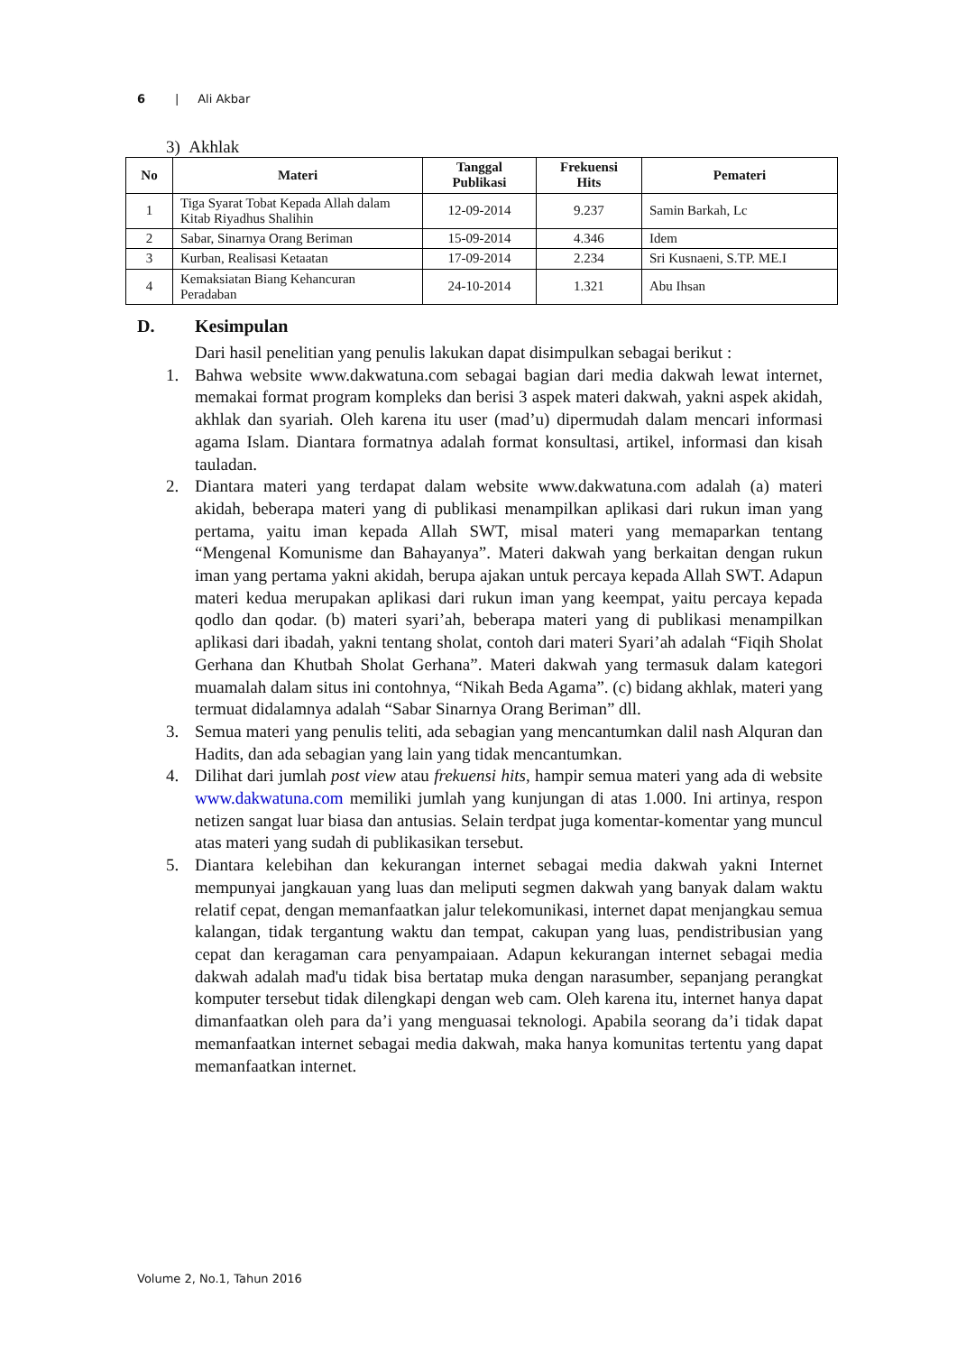6 | Ali Akbar
3) Akhlak
| No | Materi | Tanggal Publikasi | Frekuensi Hits | Pemateri |
| --- | --- | --- | --- | --- |
| 1 | Tiga Syarat Tobat Kepada Allah dalam Kitab Riyadhus Shalihin | 12-09-2014 | 9.237 | Samin Barkah, Lc |
| 2 | Sabar, Sinarnya Orang Beriman | 15-09-2014 | 4.346 | Idem |
| 3 | Kurban, Realisasi Ketaatan | 17-09-2014 | 2.234 | Sri Kusnaeni, S.TP. ME.I |
| 4 | Kemaksiatan Biang Kehancuran Peradaban | 24-10-2014 | 1.321 | Abu Ihsan |
D. Kesimpulan
Dari hasil penelitian yang penulis lakukan dapat disimpulkan sebagai berikut :
1. Bahwa website www.dakwatuna.com sebagai bagian dari media dakwah lewat internet, memakai format program kompleks dan berisi 3 aspek materi dakwah, yakni aspek akidah, akhlak dan syariah. Oleh karena itu user (mad’u) dipermudah dalam mencari informasi agama Islam. Diantara formatnya adalah format konsultasi, artikel, informasi dan kisah tauladan.
2. Diantara materi yang terdapat dalam website www.dakwatuna.com adalah (a) materi akidah, beberapa materi yang di publikasi menampilkan aplikasi dari rukun iman yang pertama, yaitu iman kepada Allah SWT, misal materi yang memaparkan tentang “Mengenal Komunisme dan Bahayanya”. Materi dakwah yang berkaitan dengan rukun iman yang pertama yakni akidah, berupa ajakan untuk percaya kepada Allah SWT. Adapun materi kedua merupakan aplikasi dari rukun iman yang keempat, yaitu percaya kepada qodlo dan qodar. (b) materi syari’ah, beberapa materi yang di publikasi menampilkan aplikasi dari ibadah, yakni tentang sholat, contoh dari materi Syari’ah adalah “Fiqih Sholat Gerhana dan Khutbah Sholat Gerhana”. Materi dakwah yang termasuk dalam kategori muamalah dalam situs ini contohnya, “Nikah Beda Agama”. (c) bidang akhlak, materi yang termuat didalamnya adalah “Sabar Sinarnya Orang Beriman” dll.
3. Semua materi yang penulis teliti, ada sebagian yang mencantumkan dalil nash Alquran dan Hadits, dan ada sebagian yang lain yang tidak mencantumkan.
4. Dilihat dari jumlah post view atau frekuensi hits, hampir semua materi yang ada di website www.dakwatuna.com memiliki jumlah yang kunjungan di atas 1.000. Ini artinya, respon netizen sangat luar biasa dan antusias. Selain terdpat juga komentar-komentar yang muncul atas materi yang sudah di publikasikan tersebut.
5. Diantara kelebihan dan kekurangan internet sebagai media dakwah yakni Internet mempunyai jangkauan yang luas dan meliputi segmen dakwah yang banyak dalam waktu relatif cepat, dengan memanfaatkan jalur telekomunikasi, internet dapat menjangkau semua kalangan, tidak tergantung waktu dan tempat, cakupan yang luas, pendistribusian yang cepat dan keragaman cara penyampaiaan. Adapun kekurangan internet sebagai media dakwah adalah mad'u tidak bisa bertatap muka dengan narasumber, sepanjang perangkat komputer tersebut tidak dilengkapi dengan web cam. Oleh karena itu, internet hanya dapat dimanfaatkan oleh para da’i yang menguasai teknologi. Apabila seorang da’i tidak dapat memanfaatkan internet sebagai media dakwah, maka hanya komunitas tertentu yang dapat memanfaatkan internet.
Volume 2, No.1, Tahun 2016